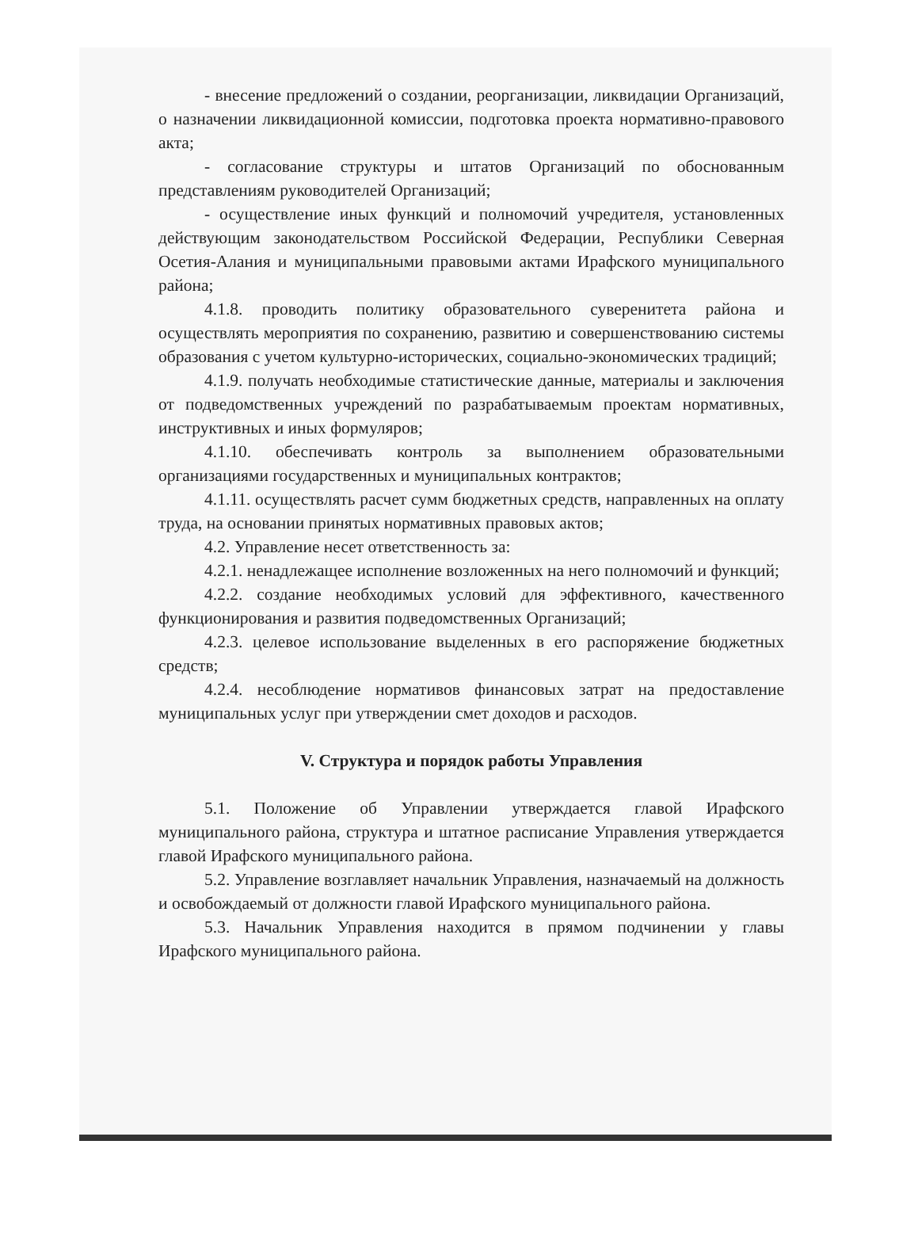- внесение предложений о создании, реорганизации, ликвидации Организаций, о назначении ликвидационной комиссии, подготовка проекта нормативно-правового акта;
- согласование структуры и штатов Организаций по обоснованным представлениям руководителей Организаций;
- осуществление иных функций и полномочий учредителя, установленных действующим законодательством Российской Федерации, Республики Северная Осетия-Алания и муниципальными правовыми актами Ирафского муниципального района;
4.1.8. проводить политику образовательного суверенитета района и осуществлять мероприятия по сохранению, развитию и совершенствованию системы образования с учетом культурно-исторических, социально-экономических традиций;
4.1.9. получать необходимые статистические данные, материалы и заключения от подведомственных учреждений по разрабатываемым проектам нормативных, инструктивных и иных формуляров;
4.1.10. обеспечивать контроль за выполнением образовательными организациями государственных и муниципальных контрактов;
4.1.11. осуществлять расчет сумм бюджетных средств, направленных на оплату труда, на основании принятых нормативных правовых актов;
4.2. Управление несет ответственность за:
4.2.1. ненадлежащее исполнение возложенных на него полномочий и функций;
4.2.2. создание необходимых условий для эффективного, качественного функционирования и развития подведомственных Организаций;
4.2.3. целевое использование выделенных в его распоряжение бюджетных средств;
4.2.4. несоблюдение нормативов финансовых затрат на предоставление муниципальных услуг при утверждении смет доходов и расходов.
V. Структура и порядок работы Управления
5.1. Положение об Управлении утверждается главой Ирафского муниципального района, структура и штатное расписание Управления утверждается главой Ирафского муниципального района.
5.2. Управление возглавляет начальник Управления, назначаемый на должность и освобождаемый от должности главой Ирафского муниципального района.
5.3. Начальник Управления находится в прямом подчинении у главы Ирафского муниципального района.